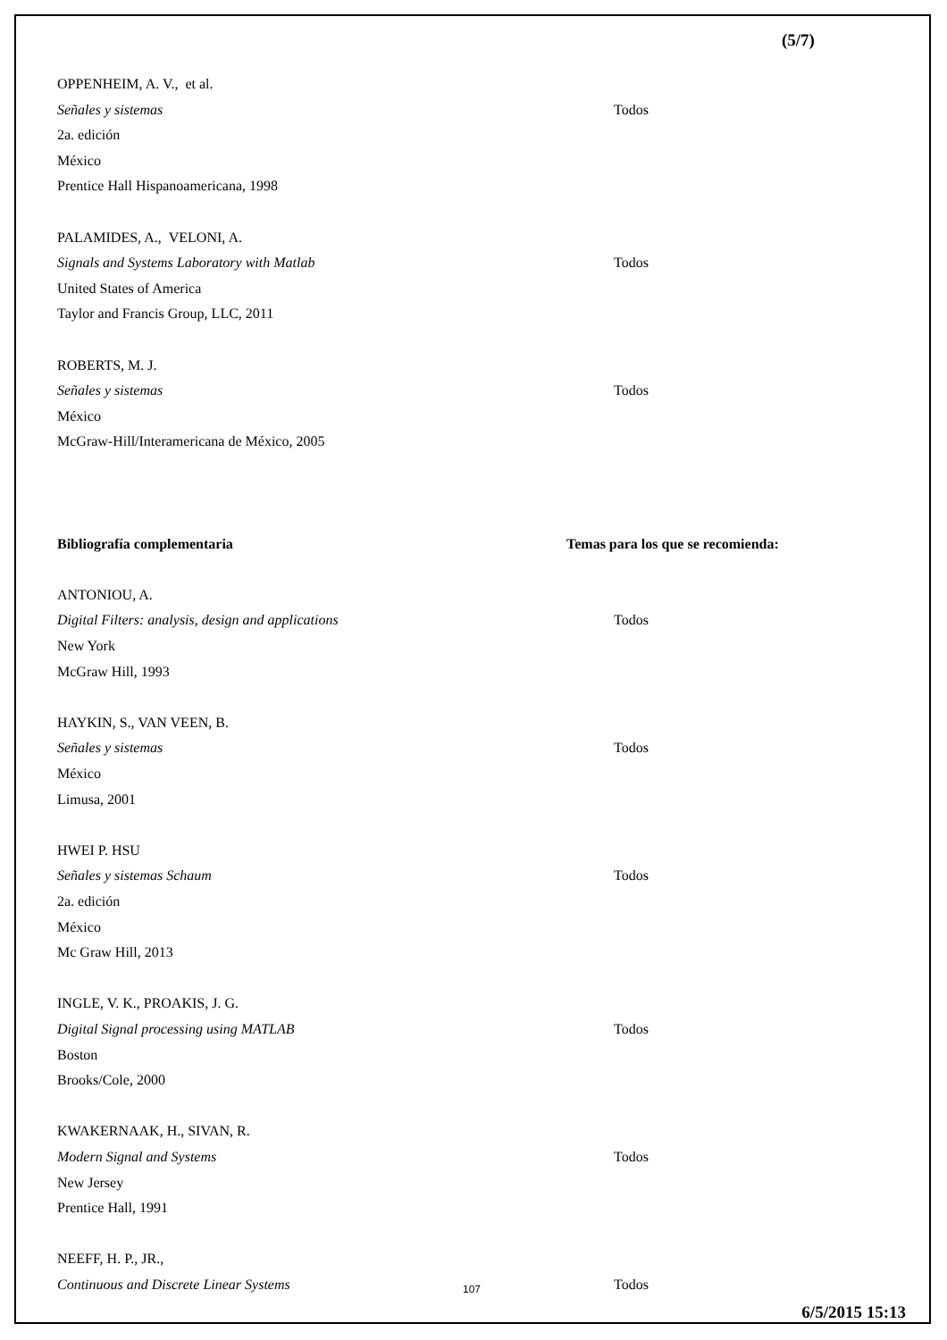(5/7)
OPPENHEIM, A. V., et al.
Señales y sistemas Todos
2a. edición
México
Prentice Hall Hispanoamericana, 1998
PALAMIDES, A., VELONI, A.
Signals and Systems Laboratory with Matlab Todos
United States of America
Taylor and Francis Group, LLC, 2011
ROBERTS, M. J.
Señales y sistemas Todos
México
McGraw-Hill/Interamericana de México, 2005
Bibliografía complementaria Temas para los que se recomienda:
ANTONIOU, A.
Digital Filters: analysis, design and applications Todos
New York
McGraw Hill, 1993
HAYKIN, S., VAN VEEN, B.
Señales y sistemas Todos
México
Limusa, 2001
HWEI P. HSU
Señales y sistemas Schaum Todos
2a. edición
México
Mc Graw Hill, 2013
INGLE, V. K., PROAKIS, J. G.
Digital Signal processing using MATLAB Todos
Boston
Brooks/Cole, 2000
KWAKERNAAK, H., SIVAN, R.
Modern Signal and Systems Todos
New Jersey
Prentice Hall, 1991
NEEFF, H. P., JR.,
Continuous and Discrete Linear Systems Todos
107
6/5/2015 15:13